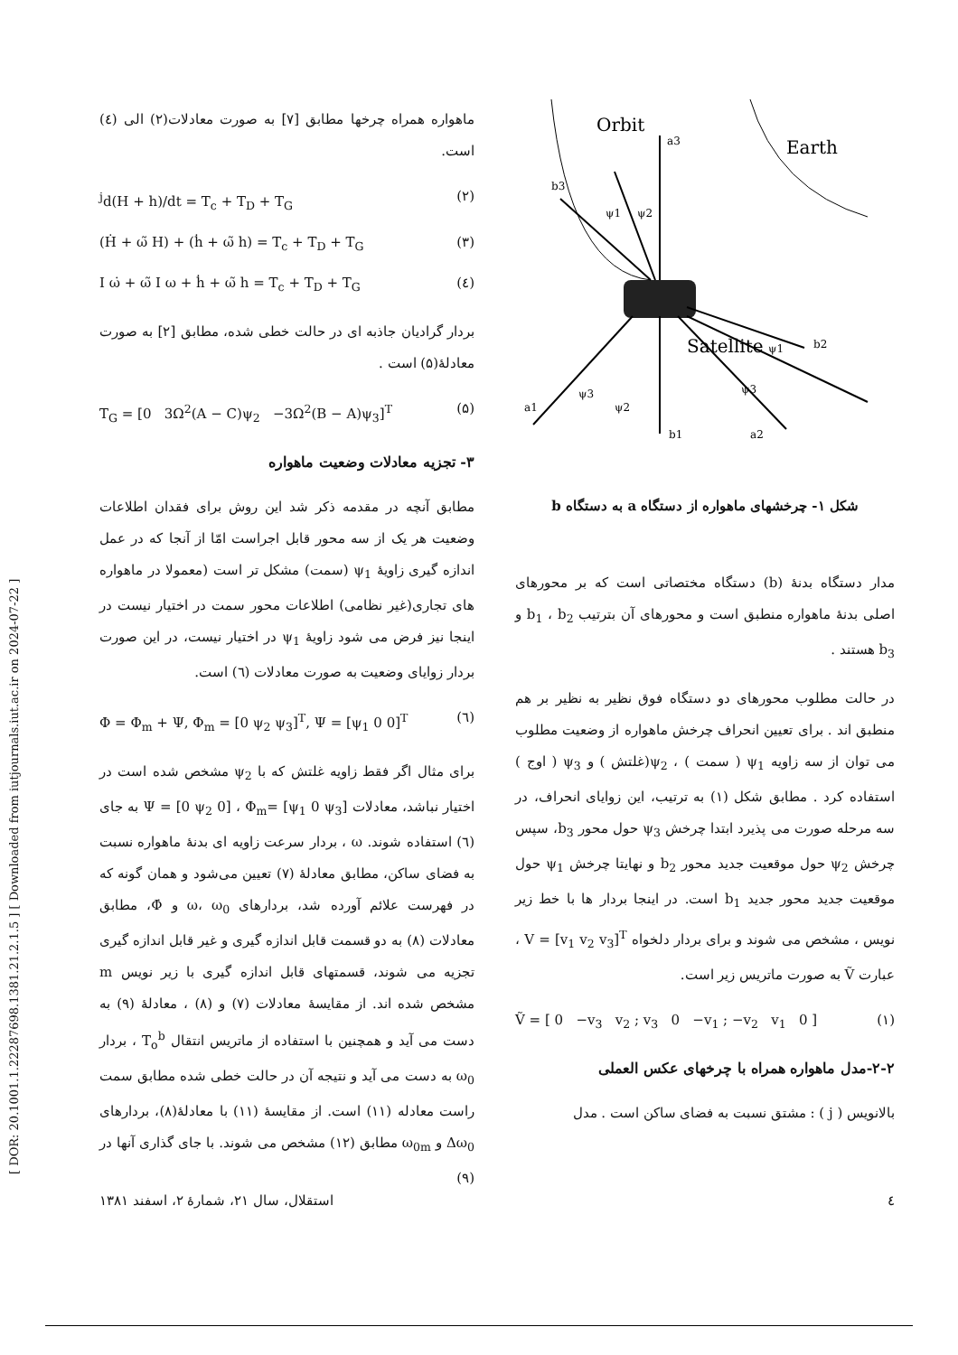[ DOR: 20.1001.1.22287698.1381.21.2.1.5 ] [ Downloaded from iutjournals.iut.ac.ir on 2024-07-22 ]
Orbit
Earth
Satellite
a3
b3
b2
a1
b1
a2
ψ1
ψ2
ψ1
ψ3
ψ2
ψ3
شکل ۱- چرخشهای ماهواره از دستگاه a به دستگاه b
مدار دستگاه بدنهٔ (b) دستگاه مختصاتی است که بر محورهای اصلی بدنهٔ ماهواره منطبق است و محورهای آن بترتیب b<sub>1</sub> ، b<sub>2</sub> و b<sub>3</sub> هستند .
در حالت مطلوب محورهای دو دستگاه فوق نظیر به نظیر بر هم منطبق اند . برای تعیین انحراف چرخش ماهواره از وضعیت مطلوب می توان از سه زاویه ψ<sub>1</sub> ( سمت ) ، ψ<sub>2</sub>(غلتش ) و ψ<sub>3</sub> ( اوج ) استفاده کرد . مطابق شکل (۱) به ترتیب، این زوایای انحراف، در سه مرحله صورت می پذیرد ابتدا چرخش ψ<sub>3</sub> حول محور b<sub>3</sub>، سپس چرخش ψ<sub>2</sub> حول موقعیت جدید محور b<sub>2</sub> و نهایتا چرخش ψ<sub>1</sub> حول موقعیت جدید محور جدید b<sub>1</sub> است. در اینجا بردار ها با خط زیر نویس ، مشخص می شوند و برای بردار دلخواه V = [v<sub>1</sub> v<sub>2</sub> v<sub>3</sub>]<sup>T</sup> ، عبارت Ṽ به صورت ماتریس زیر است.
Ṽ = [ 0 −v<sub>3</sub> v<sub>2</sub> ; v<sub>3</sub> 0 −v<sub>1</sub> ; −v<sub>2</sub> v<sub>1</sub> 0 ] (۱)
۲-۲-مدل ماهواره همراه با چرخهای عکس العملی
بالانویس ( j ) : مشتق نسبت به فضای ساکن است . مدل
ماهواره همراه چرخها مطابق [۷] به صورت معادلات(۲) الی (٤) است.
<sup>j</sup> d(H + h)/dt = T<sub>c</sub> + T<sub>D</sub> + T<sub>G</sub> (۲)
(Ḣ + ω̃ H) + (ḣ + ω̃ h) = T<sub>c</sub> + T<sub>D</sub> + T<sub>G</sub> (۳)
I ω̇ + ω̃ I ω + ḣ + ω̃ h = T<sub>c</sub> + T<sub>D</sub> + T<sub>G</sub> (٤)
بردار گرادیان جاذبه ای در حالت خطی شده، مطابق [۲] به صورت معادلهٔ(۵) است .
T<sub>G</sub> = [0 3Ω<sup>2</sup>(A − C)ψ<sub>2</sub> −3Ω<sup>2</sup>(B − A)ψ<sub>3</sub>]<sup>T</sup> (۵)
۳- تجزیه معادلات وضعیت ماهواره
مطابق آنچه در مقدمه ذکر شد این روش برای فقدان اطلاعات وضعیت هر یک از سه محور قابل اجراست امّا از آنجا که در عمل اندازه گیری زاویهٔ ψ<sub>1</sub> (سمت) مشکل تر است (معمولا در ماهواره های تجاری(غیر نظامی) اطلاعات محور سمت در اختیار نیست در اینجا نیز فرض می شود زاویهٔ ψ<sub>1</sub> در اختیار نیست، در این صورت بردار زوایای وضعیت به صورت معادلات (٦) است.
Φ = Φ<sub>m</sub> + Ψ, Φ<sub>m</sub> = [0 ψ<sub>2</sub> ψ<sub>3</sub>]<sup>T</sup>, Ψ = [ψ<sub>1</sub> 0 0]<sup>T</sup> (٦)
برای مثال اگر فقط زاویه غلتش که با ψ<sub>2</sub> مشخص شده است در اختیار نباشد، معادلات Ψ = [0 ψ<sub>2</sub> 0] ، Φ<sub>m</sub>= [ψ<sub>1</sub> 0 ψ<sub>3</sub>] به جای (٦) استفاده شوند. ω ، بردار سرعت زاویه ای بدنهٔ ماهواره نسبت به فضای ساکن، مطابق معادلهٔ (۷) تعیین می‌شود و همان گونه که در فهرست علائم آورده شد، بردارهای ω، ω<sub>0</sub> و Φ̇، مطابق معادلات (۸) به دو قسمت قابل اندازه گیری و غیر قابل اندازه گیری تجزیه می شوند، قسمتهای قابل اندازه گیری با زیر نویس m مشخص شده اند. از مقایسهٔ معادلات (۷) و (۸) ، معادلهٔ (۹) به دست می آید و همچنین با استفاده از ماتریس انتقال T<sub>o</sub><sup>b</sup> ، بردار ω<sub>0</sub> به دست می آید و نتیجه آن در حالت خطی شده مطابق سمت راست معادله (۱۱) است. از مقایسهٔ (۱۱) با معادلهٔ(۸)، بردارهای Δω<sub>0</sub> و ω<sub>0m</sub> مطابق (۱۲) مشخص می شوند. با جای گذاری آنها در (۹)
٤ استقلال، سال ۲۱، شمارهٔ ۲، اسفند ۱۳۸۱